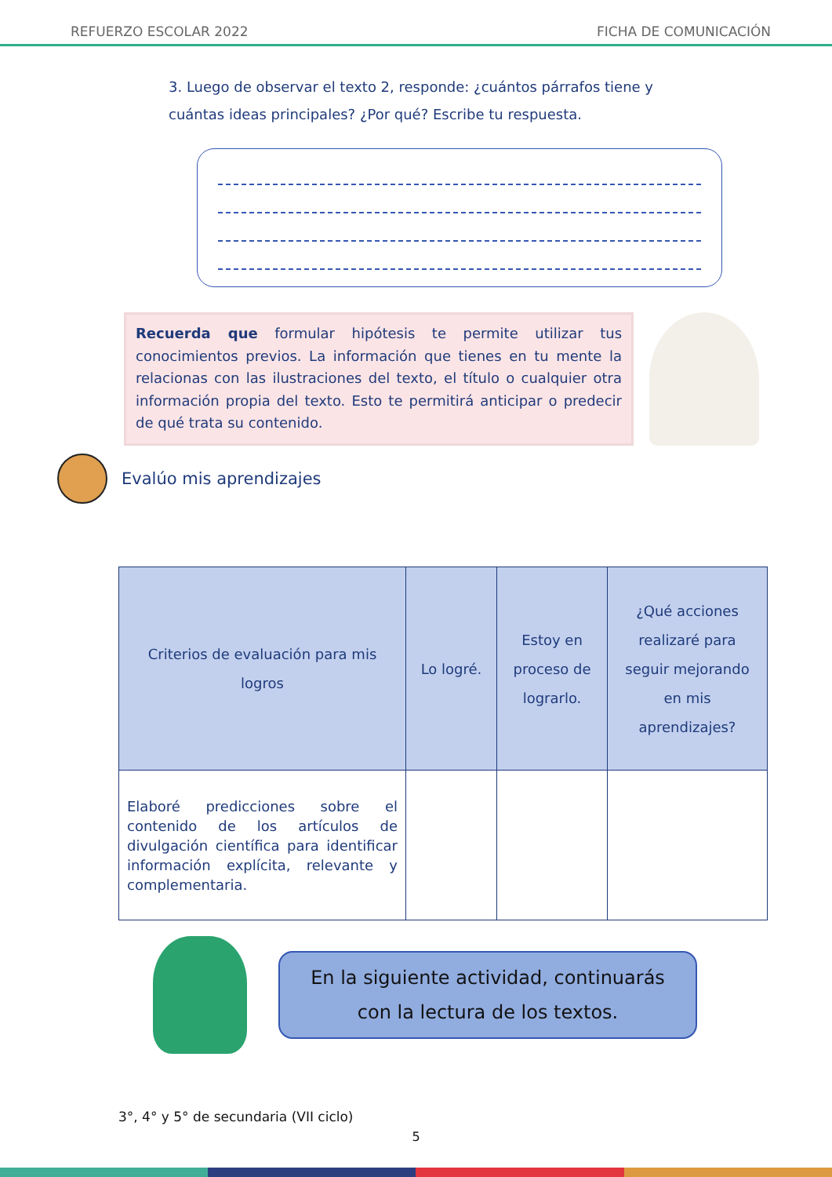REFUERZO ESCOLAR 2022 FICHA DE COMUNICACIÓN
3. Luego de observar el texto 2, responde: ¿cuántos párrafos tiene y cuántas ideas principales? ¿Por qué? Escribe tu respuesta.
Recuerda que formular hipótesis te permite utilizar tus conocimientos previos. La información que tienes en tu mente la relacionas con las ilustraciones del texto, el título o cualquier otra información propia del texto. Esto te permitirá anticipar o predecir de qué trata su contenido.
Evalúo mis aprendizajes
| Criterios de evaluación para mis logros | Lo logré. | Estoy en proceso de lograrlo. | ¿Qué acciones realizaré para seguir mejorando en mis aprendizajes? |
| --- | --- | --- | --- |
| Elaboré predicciones sobre el contenido de los artículos de divulgación científica para identificar información explícita, relevante y complementaria. | | | |
En la siguiente actividad, continuarás
con la lectura de los textos.
3°, 4° y 5° de secundaria (VII ciclo)
5